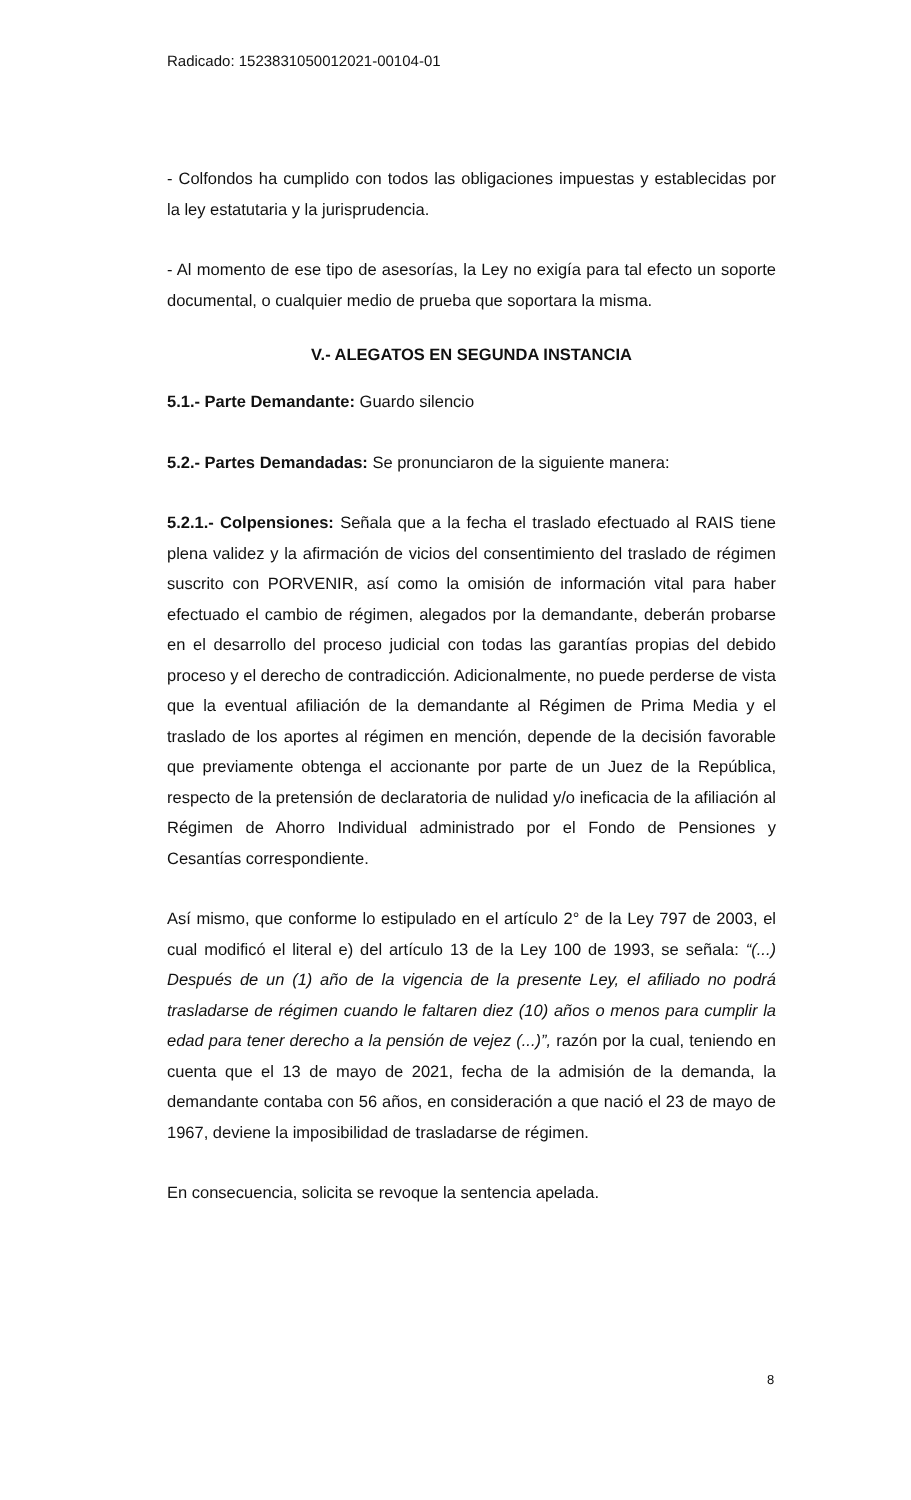Radicado: 1523831050012021-00104-01
- Colfondos ha cumplido con todos las obligaciones impuestas y establecidas por la ley estatutaria y la jurisprudencia.
- Al momento de ese tipo de asesorías, la Ley no exigía para tal efecto un soporte documental, o cualquier medio de prueba que soportara la misma.
V.- ALEGATOS EN SEGUNDA INSTANCIA
5.1.- Parte Demandante: Guardo silencio
5.2.- Partes Demandadas: Se pronunciaron de la siguiente manera:
5.2.1.- Colpensiones: Señala que a la fecha el traslado efectuado al RAIS tiene plena validez y la afirmación de vicios del consentimiento del traslado de régimen suscrito con PORVENIR, así como la omisión de información vital para haber efectuado el cambio de régimen, alegados por la demandante, deberán probarse en el desarrollo del proceso judicial con todas las garantías propias del debido proceso y el derecho de contradicción. Adicionalmente, no puede perderse de vista que la eventual afiliación de la demandante al Régimen de Prima Media y el traslado de los aportes al régimen en mención, depende de la decisión favorable que previamente obtenga el accionante por parte de un Juez de la República, respecto de la pretensión de declaratoria de nulidad y/o ineficacia de la afiliación al Régimen de Ahorro Individual administrado por el Fondo de Pensiones y Cesantías correspondiente.
Así mismo, que conforme lo estipulado en el artículo 2° de la Ley 797 de 2003, el cual modificó el literal e) del artículo 13 de la Ley 100 de 1993, se señala: “(...) Después de un (1) año de la vigencia de la presente Ley, el afiliado no podrá trasladarse de régimen cuando le faltaren diez (10) años o menos para cumplir la edad para tener derecho a la pensión de vejez (...)”, razón por la cual, teniendo en cuenta que el 13 de mayo de 2021, fecha de la admisión de la demanda, la demandante contaba con 56 años, en consideración a que nació el 23 de mayo de 1967, deviene la imposibilidad de trasladarse de régimen.
En consecuencia, solicita se revoque la sentencia apelada.
8